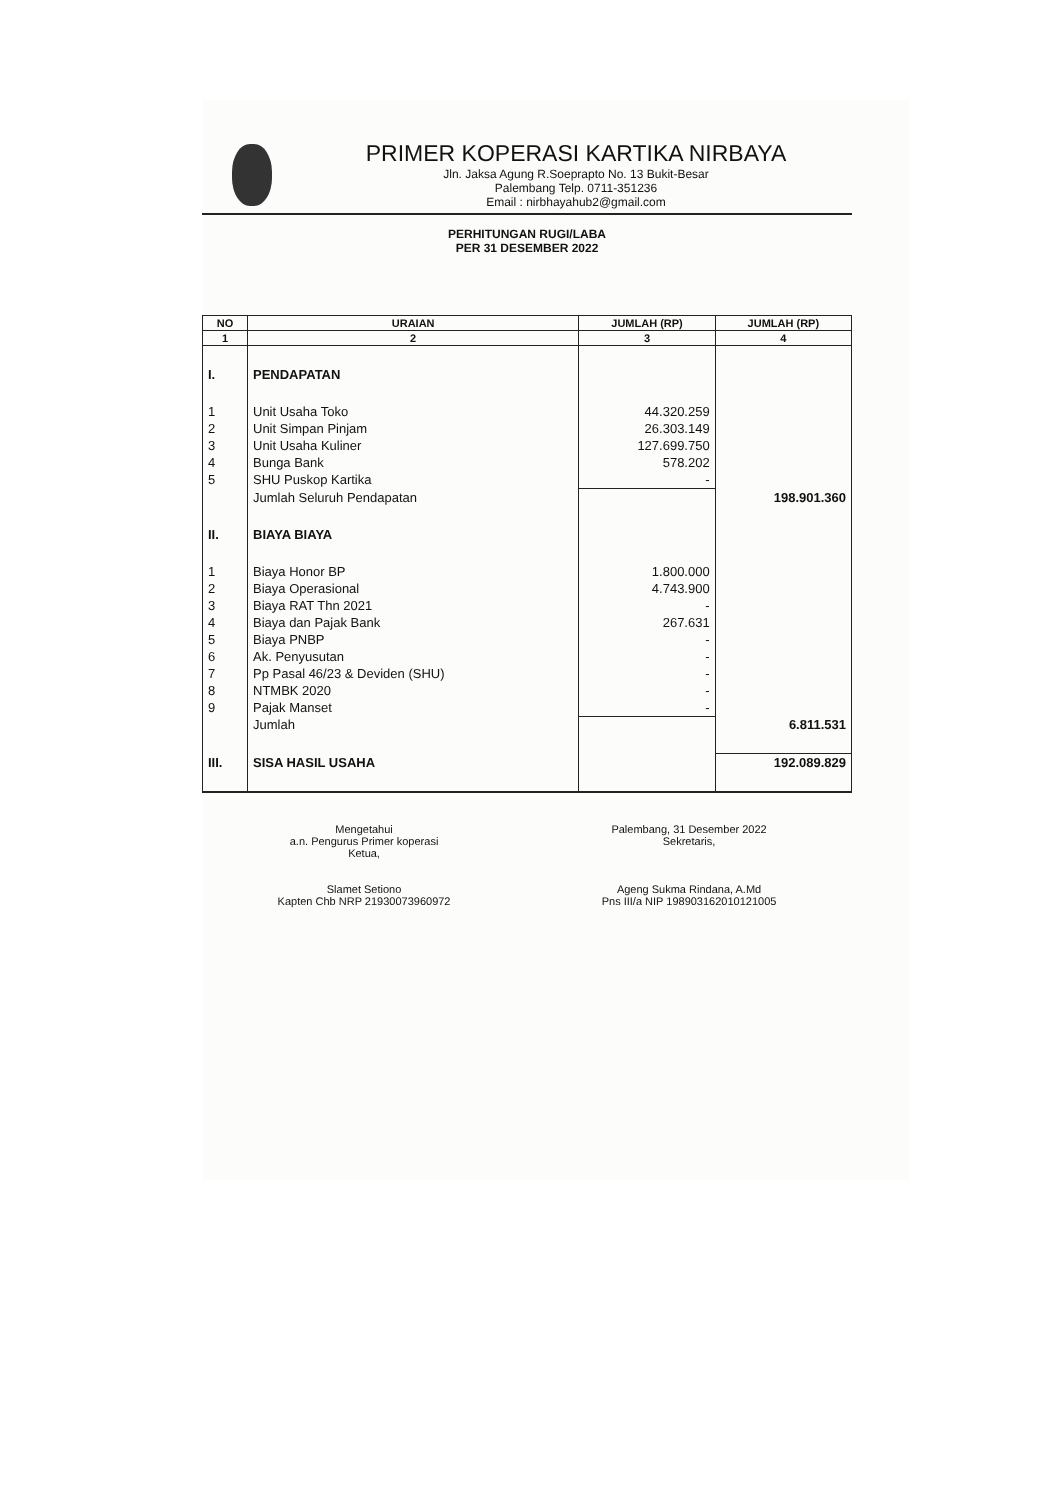PRIMER KOPERASI KARTIKA NIRBAYA
Jln. Jaksa Agung R.Soeprapto No. 13 Bukit-Besar
Palembang Telp. 0711-351236
Email : nirbhayahub2@gmail.com
PERHITUNGAN RUGI/LABA
PER 31 DESEMBER 2022
| NO | URAIAN | JUMLAH (RP) | JUMLAH (RP) |
| --- | --- | --- | --- |
| 1 | 2 | 3 | 4 |
| I. | PENDAPATAN | | |
| 1 | Unit Usaha Toko | 44.320.259 | |
| 2 | Unit Simpan Pinjam | 26.303.149 | |
| 3 | Unit Usaha Kuliner | 127.699.750 | |
| 4 | Bunga Bank | 578.202 | |
| 5 | SHU Puskop Kartika | - | |
| | Jumlah Seluruh Pendapatan | | 198.901.360 |
| II. | BIAYA BIAYA | | |
| 1 | Biaya Honor BP | 1.800.000 | |
| 2 | Biaya Operasional | 4.743.900 | |
| 3 | Biaya RAT Thn 2021 | - | |
| 4 | Biaya dan Pajak Bank | 267.631 | |
| 5 | Biaya PNBP | - | |
| 6 | Ak. Penyusutan | - | |
| 7 | Pp Pasal 46/23 & Deviden (SHU) | - | |
| 8 | NTMBK 2020 | - | |
| 9 | Pajak Manset | - | |
| | Jumlah | | 6.811.531 |
| III. | SISA HASIL USAHA | | 192.089.829 |
Mengetahui
a.n. Pengurus Primer koperasi
Ketua,
Slamet Setiono
Kapten Chb NRP 21930073960972
Palembang, 31 Desember 2022
Sekretaris,
Ageng Sukma Rindana, A.Md
Pns III/a NIP 198903162010121005